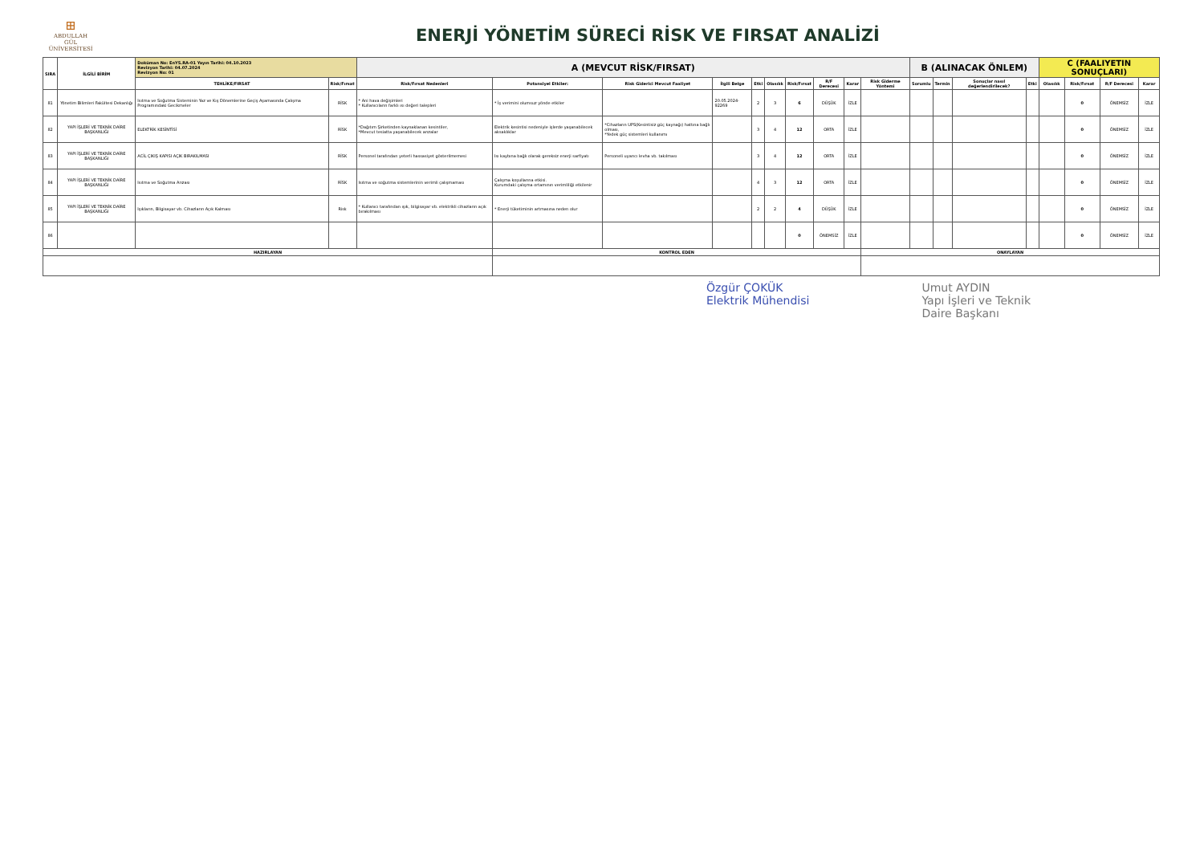⊞
ABDULLAH GÜL
ÜNİVERSİTESİ
ENERJİ YÖNETİM SÜRECİ RİSK VE FIRSAT ANALİZİ
| SIRA | İLGİLİ BİRİM | Doküman No: EnYS.RA-01 Yayın Tarihi: 04.10.2023 Revizyon Tarihi: 04.07.2024 Revizyon No: 01 | | A (MEVCUT RİSK/FIRSAT) | | | | | | | | | | B (ALINACAK ÖNLEM) | | | | C (FAALIYETIN SONUÇLARI) | | | |
| --- | --- | --- | --- | --- | --- | --- | --- | --- | --- | --- | --- | --- | --- | --- | --- | --- | --- | --- | --- | --- | --- |
| | | TEHLİKE/FIRSAT | Risk/Fırsat | Risk/Fırsat Nedenleri | Potansiyel Etkiler: | Risk Giderici Mevcut Faaliyet | İlgili Belge | Etki | Olasılık | Risk/Fırsat | R/F Derecesi | Karar | Risk Giderme Yöntemi | Sorumlu | Termin | Sonuçlar nasıl değerlendirilecek? | Etki | Olasılık | Risk/Fırsat | R/F Derecesi | Karar |
| 81 | Yönetim Bilimleri Fakültesi Dekanlığı | Isıtma ve Soğutma Sisteminin Yaz ve Kış Dönemlerine Geçiş Aşamasında Çalışma Programındaki Gecikmeler | RİSK | * Ani hava değişimleri * Kullanıcıların farklı ısı değeri talepleri | * İş verimini olumsuz yönde etkiler | | 20.05.2024-92269 | 2 | 3 | 6 | DÜŞÜK | İZLE | | | | | | | 0 | ÖNEMSİZ | İZLE |
| 82 | YAPI İŞLERİ VE TEKNİK DAİRE BAŞKANLIĞI | ELEKTRİK KESİNTİSİ | RİSK | *Dağıtım Şirketinden kaynaklanan kesintiler, *Mevcut tesiatta yaşanabilecek arızalar | Elektrik kesintisi nedeniyle işlerde yaşanabilecek aksaklıklar | *Cihazların UPS(Kesintisiz güç kaynağı) hattına bağlı olması, *Yedek güç sistemleri kullanımı | | 3 | 4 | 12 | ORTA | İZLE | | | | | | | 0 | ÖNEMSİZ | İZLE |
| 83 | YAPI İŞLERİ VE TEKNİK DAİRE BAŞKANLIĞI | ACİL ÇIKIŞ KAPISI AÇIK BIRAKILMASI | RİSK | Personel tarafından yeterli hassasiyet gösterilmemesi | Isı kaybına bağlı olarak gereksiz enerji sarfiyatı | Personeli uyarıcı levha vb. takılması | | 3 | 4 | 12 | ORTA | İZLE | | | | | | | 0 | ÖNEMSİZ | İZLE |
| 84 | YAPI İŞLERİ VE TEKNİK DAİRE BAŞKANLIĞI | Isıtma ve Soğutma Arızası | RİSK | Isıtma ve soğutma sistemlerinin verimli çalışmaması | Çalışma koşullarına etkisi. Kurumdaki çalışma ortamının verimliliği etkilenir | | | 4 | 3 | 12 | ORTA | İZLE | | | | | | | 0 | ÖNEMSİZ | İZLE |
| 85 | YAPI İŞLERİ VE TEKNİK DAİRE BAŞKANLIĞI | Işıkların, Bilgisayar vb. Cihazların Açık Kalması | Risk | * Kullanıcı tarafından ışık, bilgisayar vb. elektrikli cihazların açık bırakılması | * Enerji tüketiminin artmasına neden olur | | | 2 | 2 | 4 | DÜŞÜK | İZLE | | | | | | | 0 | ÖNEMSİZ | İZLE |
| 86 | | | | | | | | | | 0 | ÖNEMSİZ | İZLE | | | | | | | 0 | ÖNEMSİZ | İZLE |
| HAZIRLAYAN | | | | | KONTROL EDEN | | | | | | | | ONAYLAYAN | | | | | | | | |
Özgür ÇOKÜK
Elektrik Mühendisi
Umut AYDIN
Yapı İşleri ve Teknik
Daire Başkanı